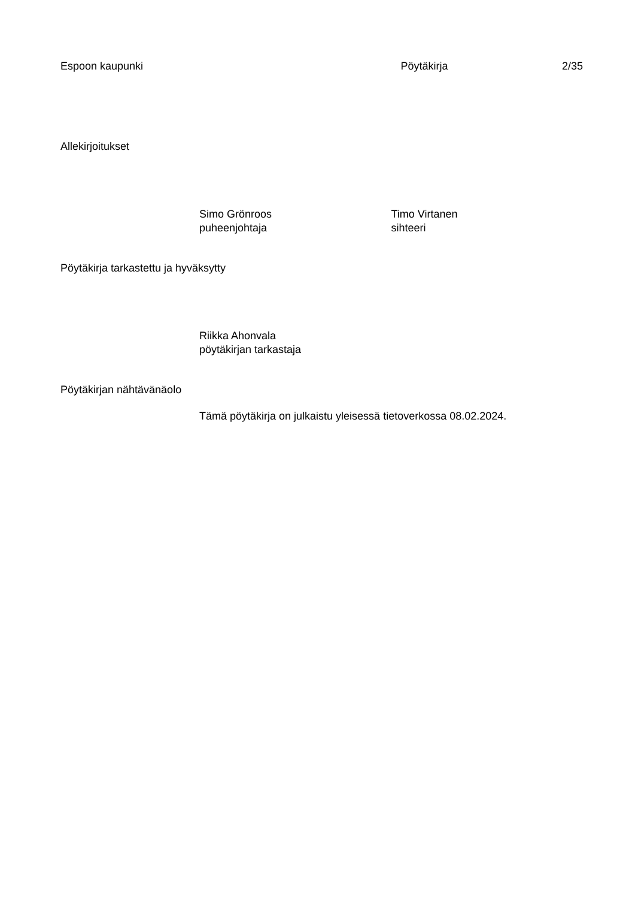Espoon kaupunki Pöytäkirja 2/35
Allekirjoitukset
Simo Grönroos
puheenjohtaja
Timo Virtanen
sihteeri
Pöytäkirja tarkastettu ja hyväksytty
Riikka Ahonvala
pöytäkirjan tarkastaja
Pöytäkirjan nähtävänäolo
Tämä pöytäkirja on julkaistu yleisessä tietoverkossa 08.02.2024.